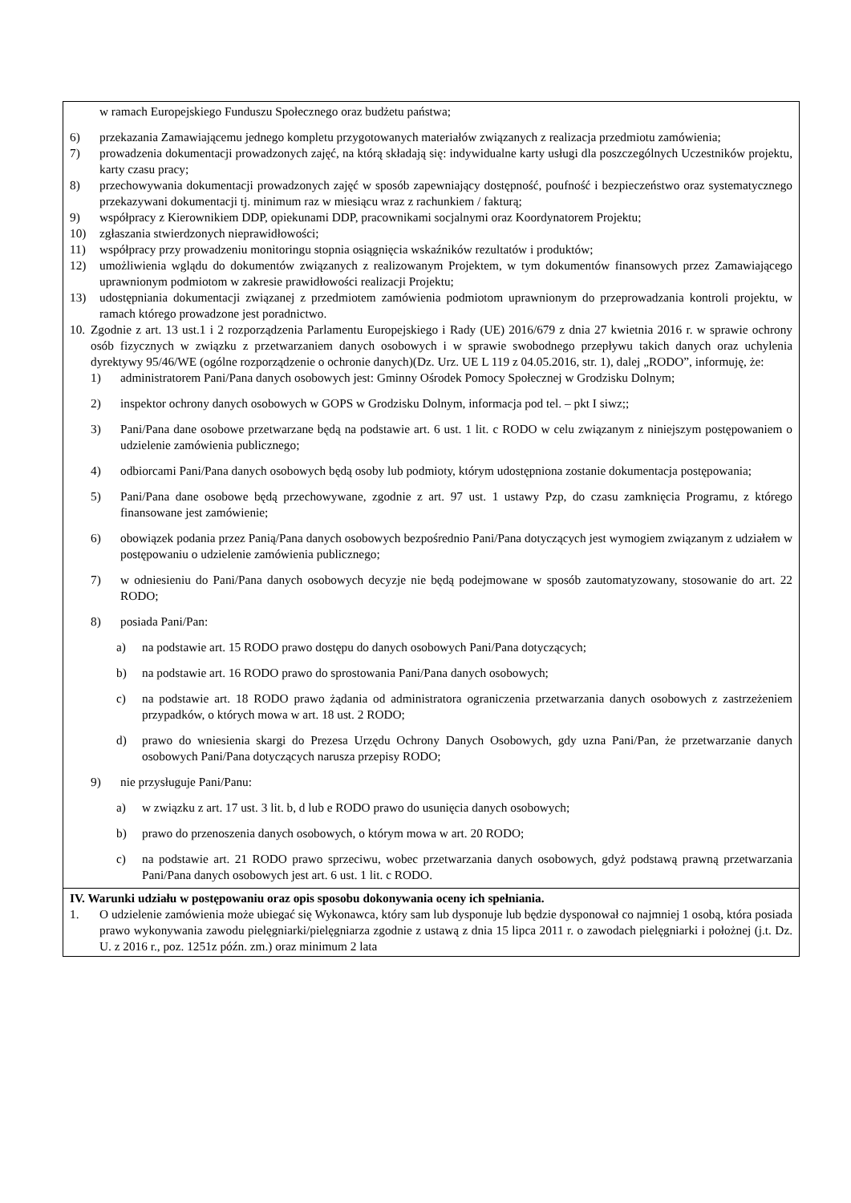w ramach Europejskiego Funduszu Społecznego oraz budżetu państwa;
6) przekazania Zamawiającemu jednego kompletu przygotowanych materiałów związanych z realizacja przedmiotu zamówienia;
7) prowadzenia dokumentacji prowadzonych zajęć, na którą składają się: indywidualne karty usługi dla poszczególnych Uczestników projektu, karty czasu pracy;
8) przechowywania dokumentacji prowadzonych zajęć w sposób zapewniający dostępność, poufność i bezpieczeństwo oraz systematycznego przekazywani dokumentacji tj. minimum raz w miesiącu wraz z rachunkiem / fakturą;
9) współpracy z Kierownikiem DDP, opiekunami DDP, pracownikami socjalnymi oraz Koordynatorem Projektu;
10) zgłaszania stwierdzonych nieprawidłowości;
11) współpracy przy prowadzeniu monitoringu stopnia osiągnięcia wskaźników rezultatów i produktów;
12) umożliwienia wglądu do dokumentów związanych z realizowanym Projektem, w tym dokumentów finansowych przez Zamawiającego uprawnionym podmiotom w zakresie prawidłowości realizacji Projektu;
13) udostępniania dokumentacji związanej z przedmiotem zamówienia podmiotom uprawnionym do przeprowadzania kontroli projektu, w ramach którego prowadzone jest poradnictwo.
10. Zgodnie z art. 13 ust.1 i 2 rozporządzenia Parlamentu Europejskiego i Rady (UE) 2016/679 z dnia 27 kwietnia 2016 r. w sprawie ochrony osób fizycznych w związku z przetwarzaniem danych osobowych i w sprawie swobodnego przepływu takich danych oraz uchylenia dyrektywy 95/46/WE (ogólne rozporządzenie o ochronie danych)(Dz. Urz. UE L 119 z 04.05.2016, str. 1), dalej „RODO”, informuję, że:
1) administratorem Pani/Pana danych osobowych jest: Gminny Ośrodek Pomocy Społecznej w Grodzisku Dolnym;
2) inspektor ochrony danych osobowych w GOPS w Grodzisku Dolnym, informacja pod tel. – pkt I siwz;;
3) Pani/Pana dane osobowe przetwarzane będą na podstawie art. 6 ust. 1 lit. c RODO w celu związanym z niniejszym postępowaniem o udzielenie zamówienia publicznego;
4) odbiorcami Pani/Pana danych osobowych będą osoby lub podmioty, którym udostępniona zostanie dokumentacja postępowania;
5) Pani/Pana dane osobowe będą przechowywane, zgodnie z art. 97 ust. 1 ustawy Pzp, do czasu zamknięcia Programu, z którego finansowane jest zamówienie;
6) obowiązek podania przez Panią/Pana danych osobowych bezpośrednio Pani/Pana dotyczących jest wymogiem związanym z udziałem w postępowaniu o udzielenie zamówienia publicznego;
7) w odniesieniu do Pani/Pana danych osobowych decyzje nie będą podejmowane w sposób zautomatyzowany, stosowanie do art. 22 RODO;
8) posiada Pani/Pan:
a) na podstawie art. 15 RODO prawo dostępu do danych osobowych Pani/Pana dotyczących;
b) na podstawie art. 16 RODO prawo do sprostowania Pani/Pana danych osobowych;
c) na podstawie art. 18 RODO prawo żądania od administratora ograniczenia przetwarzania danych osobowych z zastrzeżeniem przypadków, o których mowa w art. 18 ust. 2 RODO;
d) prawo do wniesienia skargi do Prezesa Urzędu Ochrony Danych Osobowych, gdy uzna Pani/Pan, że przetwarzanie danych osobowych Pani/Pana dotyczących narusza przepisy RODO;
9) nie przysługuje Pani/Panu:
a) w związku z art. 17 ust. 3 lit. b, d lub e RODO prawo do usunięcia danych osobowych;
b) prawo do przenoszenia danych osobowych, o którym mowa w art. 20 RODO;
c) na podstawie art. 21 RODO prawo sprzeciwu, wobec przetwarzania danych osobowych, gdyż podstawą prawną przetwarzania Pani/Pana danych osobowych jest art. 6 ust. 1 lit. c RODO.
IV. Warunki udziału w postępowaniu oraz opis sposobu dokonywania oceny ich spełniania.
1. O udzielenie zamówienia może ubiegać się Wykonawca, który sam lub dysponuje lub będzie dysponował co najmniej 1 osobą, która posiada prawo wykonywania zawodu pielęgniarki/pielęgniarza zgodnie z ustawą z dnia 15 lipca 2011 r. o zawodach pielęgniarki i położnej (j.t. Dz. U. z 2016 r., poz. 1251z późn. zm.) oraz minimum 2 lata